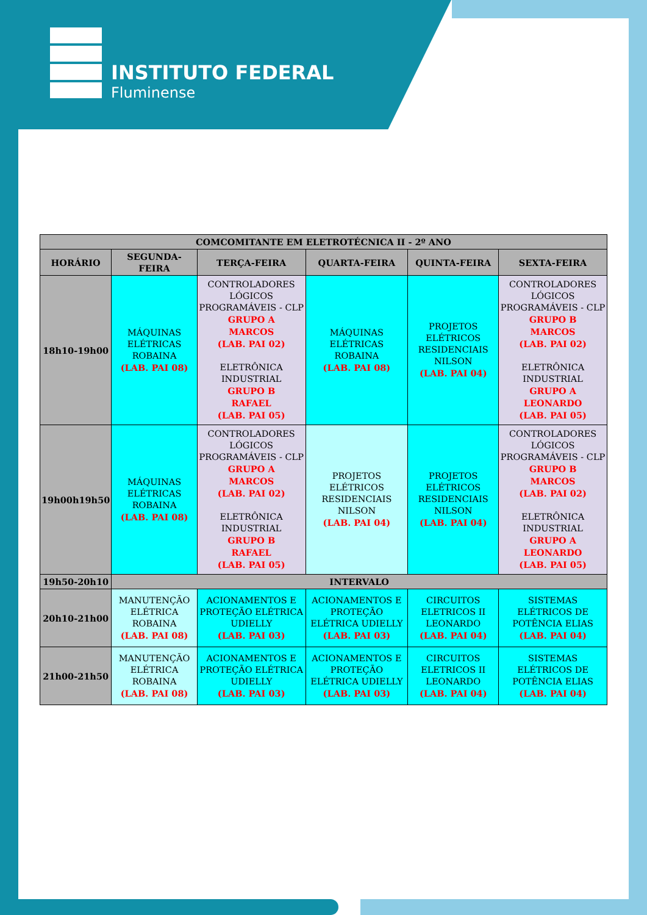INSTITUTO FEDERAL
Fluminense
| COMCOMITANTE EM ELETROTÉCNICA II - 2º ANO | | | | | |
| --- | --- | --- | --- | --- | --- |
| HORÁRIO | SEGUNDA-FEIRA | TERÇA-FEIRA | QUARTA-FEIRA | QUINTA-FEIRA | SEXTA-FEIRA |
| 18h10-19h00 | MÁQUINAS ELÉTRICAS ROBAINA (LAB. PAI 08) | CONTROLADORES LÓGICOS PROGRAMÁVEIS - CLP GRUPO A MARCOS (LAB. PAI 02) ELETRÔNICA INDUSTRIAL GRUPO B RAFAEL (LAB. PAI 05) | MÁQUINAS ELÉTRICAS ROBAINA (LAB. PAI 08) | PROJETOS ELÉTRICOS RESIDENCIAIS NILSON (LAB. PAI 04) | CONTROLADORES LÓGICOS PROGRAMÁVEIS - CLP GRUPO B MARCOS (LAB. PAI 02) ELETRÔNICA INDUSTRIAL GRUPO A LEONARDO (LAB. PAI 05) |
| 19h00h19h50 | MÁQUINAS ELÉTRICAS ROBAINA (LAB. PAI 08) | CONTROLADORES LÓGICOS PROGRAMÁVEIS - CLP GRUPO A MARCOS (LAB. PAI 02) ELETRÔNICA INDUSTRIAL GRUPO B RAFAEL (LAB. PAI 05) | PROJETOS ELÉTRICOS RESIDENCIAIS NILSON (LAB. PAI 04) | PROJETOS ELÉTRICOS RESIDENCIAIS NILSON (LAB. PAI 04) | CONTROLADORES LÓGICOS PROGRAMÁVEIS - CLP GRUPO B MARCOS (LAB. PAI 02) ELETRÔNICA INDUSTRIAL GRUPO A LEONARDO (LAB. PAI 05) |
| 19h50-20h10 | INTERVALO | | | | |
| 20h10-21h00 | MANUTENÇÃO ELÉTRICA ROBAINA (LAB. PAI 08) | ACIONAMENTOS E PROTEÇÃO ELÉTRICA UDIELLY (LAB. PAI 03) | ACIONAMENTOS E PROTEÇÃO ELÉTRICA UDIELLY (LAB. PAI 03) | CIRCUITOS ELETRICOS II LEONARDO (LAB. PAI 04) | SISTEMAS ELÉTRICOS DE POTÊNCIA ELIAS (LAB. PAI 04) |
| 21h00-21h50 | MANUTENÇÃO ELÉTRICA ROBAINA (LAB. PAI 08) | ACIONAMENTOS E PROTEÇÃO ELÉTRICA UDIELLY (LAB. PAI 03) | ACIONAMENTOS E PROTEÇÃO ELÉTRICA UDIELLY (LAB. PAI 03) | CIRCUITOS ELETRICOS II LEONARDO (LAB. PAI 04) | SISTEMAS ELÉTRICOS DE POTÊNCIA ELIAS (LAB. PAI 04) |